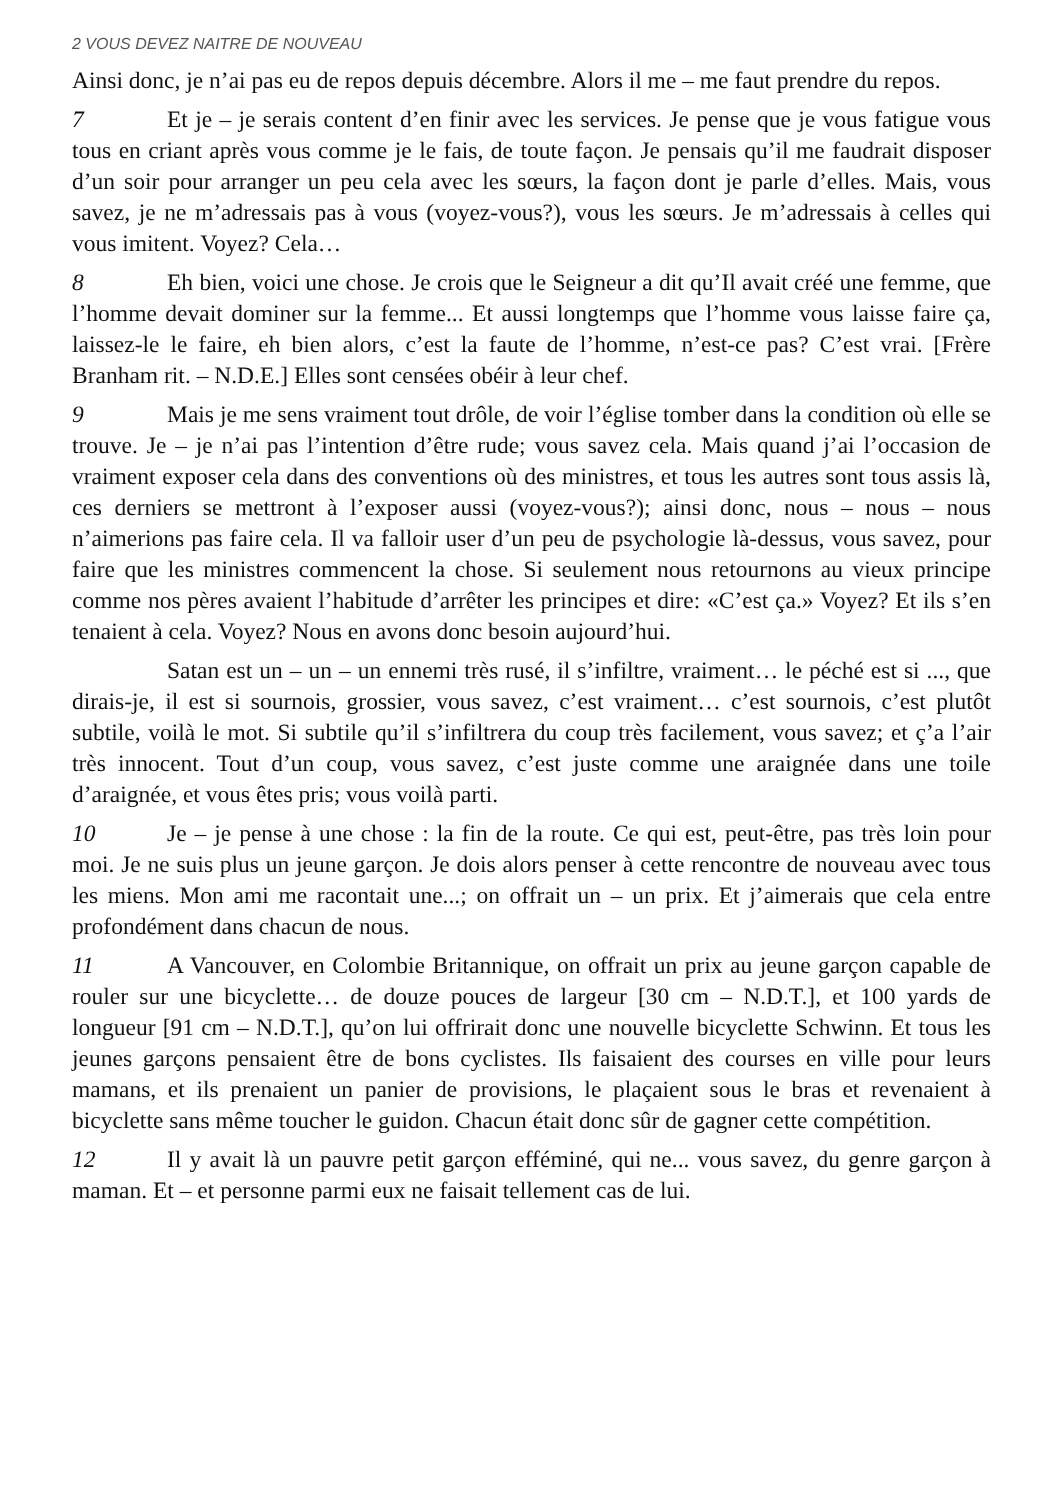2 VOUS DEVEZ NAITRE DE NOUVEAU
Ainsi donc, je n’ai pas eu de repos depuis décembre. Alors il me – me faut prendre du repos.
7 Et je – je serais content d’en finir avec les services. Je pense que je vous fatigue vous tous en criant après vous comme je le fais, de toute façon. Je pensais qu’il me faudrait disposer d’un soir pour arranger un peu cela avec les sœurs, la façon dont je parle d’elles. Mais, vous savez, je ne m’adressais pas à vous (voyez-vous?), vous les sœurs. Je m’adressais à celles qui vous imitent. Voyez? Cela…
8 Eh bien, voici une chose. Je crois que le Seigneur a dit qu’Il avait créé une femme, que l’homme devait dominer sur la femme... Et aussi longtemps que l’homme vous laisse faire ça, laissez-le le faire, eh bien alors, c’est la faute de l’homme, n’est-ce pas? C’est vrai. [Frère Branham rit. – N.D.E.] Elles sont censées obéir à leur chef.
9 Mais je me sens vraiment tout drôle, de voir l’église tomber dans la condition où elle se trouve. Je – je n’ai pas l’intention d’être rude; vous savez cela. Mais quand j’ai l’occasion de vraiment exposer cela dans des conventions où des ministres, et tous les autres sont tous assis là, ces derniers se mettront à l’exposer aussi (voyez-vous?); ainsi donc, nous – nous – nous n’aimerions pas faire cela. Il va falloir user d’un peu de psychologie là-dessus, vous savez, pour faire que les ministres commencent la chose. Si seulement nous retournons au vieux principe comme nos pères avaient l’habitude d’arrêter les principes et dire: «C’est ça.» Voyez? Et ils s’en tenaient à cela. Voyez? Nous en avons donc besoin aujourd’hui.
Satan est un – un – un ennemi très rusé, il s’infiltre, vraiment… le péché est si ..., que dirais-je, il est si sournois, grossier, vous savez, c’est vraiment… c’est sournois, c’est plutôt subtile, voilà le mot. Si subtile qu’il s’infiltrera du coup très facilement, vous savez; et ç’a l’air très innocent. Tout d’un coup, vous savez, c’est juste comme une araignée dans une toile d’araignée, et vous êtes pris; vous voilà parti.
10 Je – je pense à une chose : la fin de la route. Ce qui est, peut-être, pas très loin pour moi. Je ne suis plus un jeune garçon. Je dois alors penser à cette rencontre de nouveau avec tous les miens. Mon ami me racontait une...; on offrait un – un prix. Et j’aimerais que cela entre profondément dans chacun de nous.
11 A Vancouver, en Colombie Britannique, on offrait un prix au jeune garçon capable de rouler sur une bicyclette… de douze pouces de largeur [30 cm – N.D.T.], et 100 yards de longueur [91 cm – N.D.T.], qu’on lui offrirait donc une nouvelle bicyclette Schwinn. Et tous les jeunes garçons pensaient être de bons cyclistes. Ils faisaient des courses en ville pour leurs mamans, et ils prenaient un panier de provisions, le plaçaient sous le bras et revenaient à bicyclette sans même toucher le guidon. Chacun était donc sûr de gagner cette compétition.
12 Il y avait là un pauvre petit garçon efféminé, qui ne... vous savez, du genre garçon à maman. Et – et personne parmi eux ne faisait tellement cas de lui.